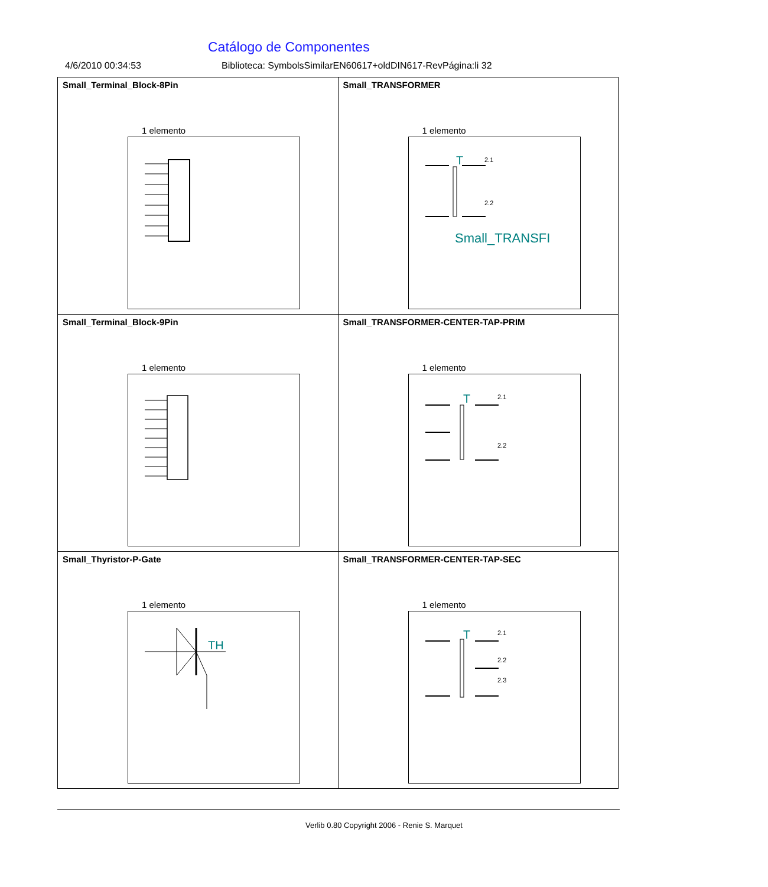Catálogo de Componentes
4/6/2010 00:34:53 Biblioteca: SymbolsSimilarEN60617+oldDIN617-RevPágina:li 32
| Small_Terminal_Block-8Pin 1 elemento | Small_TRANSFORMER 1 elemento T 2.1 2.2 Small_TRANSFI |
| Small_Terminal_Block-9Pin 1 elemento | Small_TRANSFORMER-CENTER-TAP-PRIM 1 elemento T 2.1 2.2 |
| Small_Thyristor-P-Gate 1 elemento TH | Small_TRANSFORMER-CENTER-TAP-SEC 1 elemento T 2.1 2.2 2.3 |
Verlib 0.80 Copyright 2006 - Renie S. Marquet